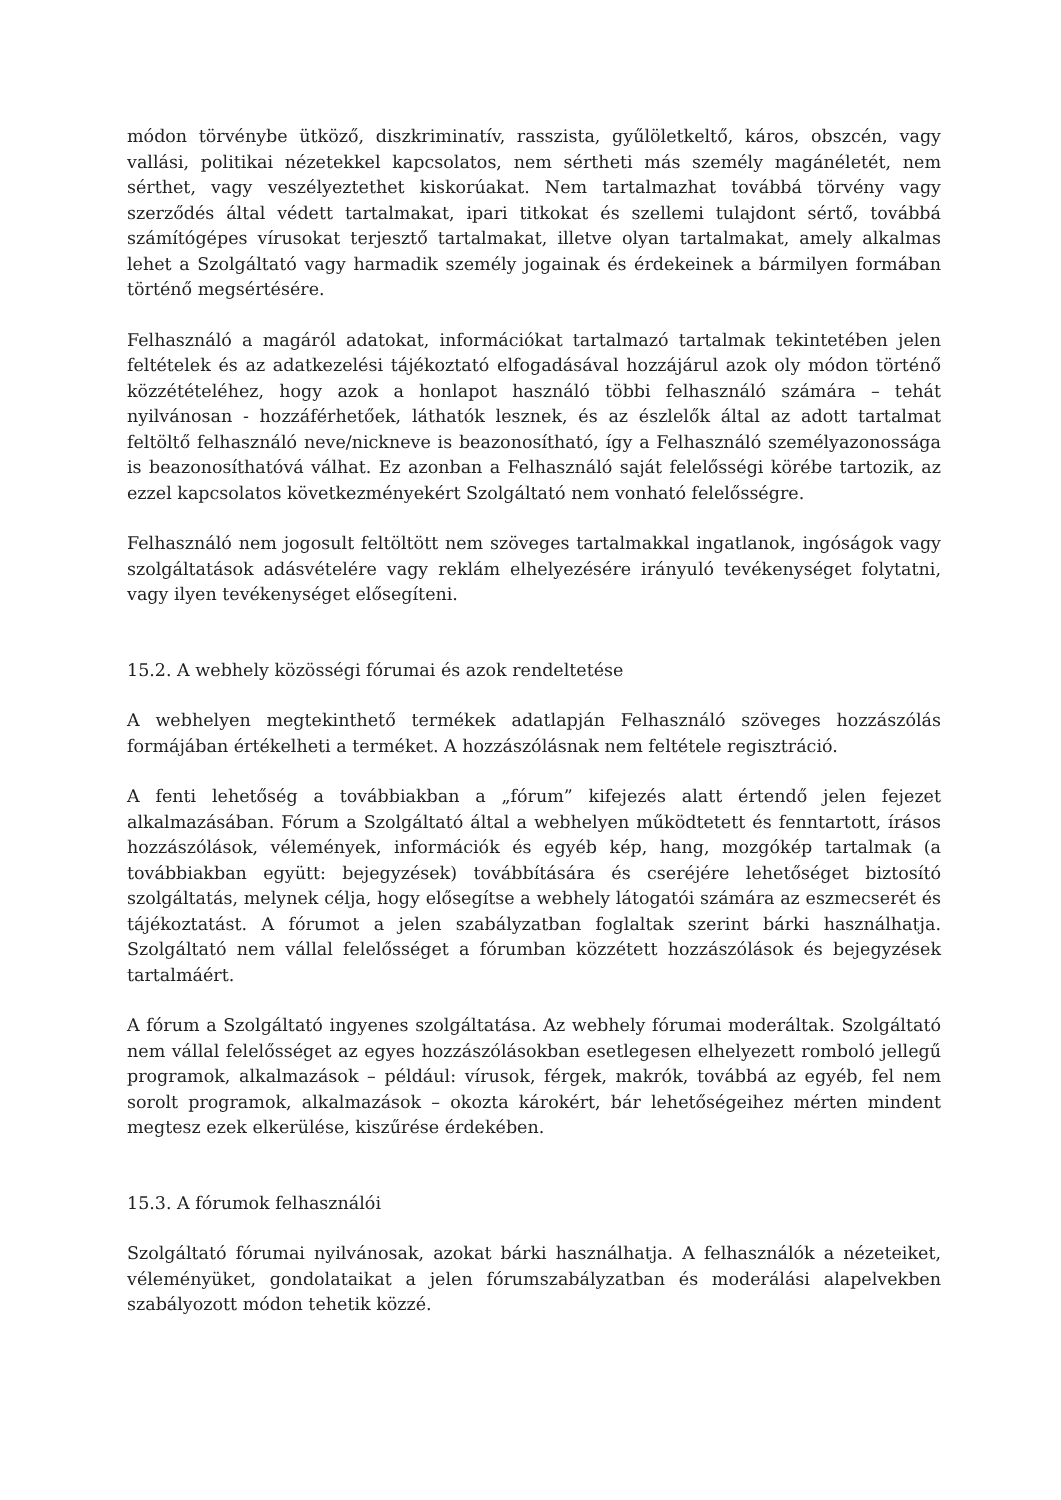módon törvénybe ütköző, diszkriminatív, rasszista, gyűlöletkeltő, káros, obszcén, vagy vallási, politikai nézetekkel kapcsolatos, nem sértheti más személy magánéletét, nem sérthet, vagy veszélyeztethet kiskorúakat. Nem tartalmazhat továbbá törvény vagy szerződés által védett tartalmakat, ipari titkokat és szellemi tulajdont sértő, továbbá számítógépes vírusokat terjesztő tartalmakat, illetve olyan tartalmakat, amely alkalmas lehet a Szolgáltató vagy harmadik személy jogainak és érdekeinek a bármilyen formában történő megsértésére.
Felhasználó a magáról adatokat, információkat tartalmazó tartalmak tekintetében jelen feltételek és az adatkezelési tájékoztató elfogadásával hozzájárul azok oly módon történő közzétételéhez, hogy azok a honlapot használó többi felhasználó számára – tehát nyilvánosan - hozzáférhetőek, láthatók lesznek, és az észlelők által az adott tartalmat feltöltő felhasználó neve/nickneve is beazonosítható, így a Felhasználó személyazonossága is beazonosíthatóvá válhat. Ez azonban a Felhasználó saját felelősségi körébe tartozik, az ezzel kapcsolatos következményekért Szolgáltató nem vonható felelősségre.
Felhasználó nem jogosult feltöltött nem szöveges tartalmakkal ingatlanok, ingóságok vagy szolgáltatások adásvételére vagy reklám elhelyezésére irányuló tevékenységet folytatni, vagy ilyen tevékenységet elősegíteni.
15.2. A webhely közösségi fórumai és azok rendeltetése
A webhelyen megtekinthető termékek adatlapján Felhasználó szöveges hozzászólás formájában értékelheti a terméket. A hozzászólásnak nem feltétele regisztráció.
A fenti lehetőség a továbbiakban a „fórum” kifejezés alatt értendő jelen fejezet alkalmazásában. Fórum a Szolgáltató által a webhelyen működtetett és fenntartott, írásos hozzászólások, vélemények, információk és egyéb kép, hang, mozgókép tartalmak (a továbbiakban együtt: bejegyzések) továbbítására és cseréjére lehetőséget biztosító szolgáltatás, melynek célja, hogy elősegítse a webhely látogatói számára az eszmecserét és tájékoztatást. A fórumot a jelen szabályzatban foglaltak szerint bárki használhatja. Szolgáltató nem vállal felelősséget a fórumban közzétett hozzászólások és bejegyzések tartalmáért.
A fórum a Szolgáltató ingyenes szolgáltatása. Az webhely fórumai moderáltak. Szolgáltató nem vállal felelősséget az egyes hozzászólásokban esetlegesen elhelyezett romboló jellegű programok, alkalmazások – például: vírusok, férgek, makrók, továbbá az egyéb, fel nem sorolt programok, alkalmazások – okozta károkért, bár lehetőségeihez mérten mindent megtesz ezek elkerülése, kiszűrése érdekében.
15.3. A fórumok felhasználói
Szolgáltató fórumai nyilvánosak, azokat bárki használhatja. A felhasználók a nézeteiket, véleményüket, gondolataikat a jelen fórumszabályzatban és moderálási alapelvekben szabályozott módon tehetik közzé.